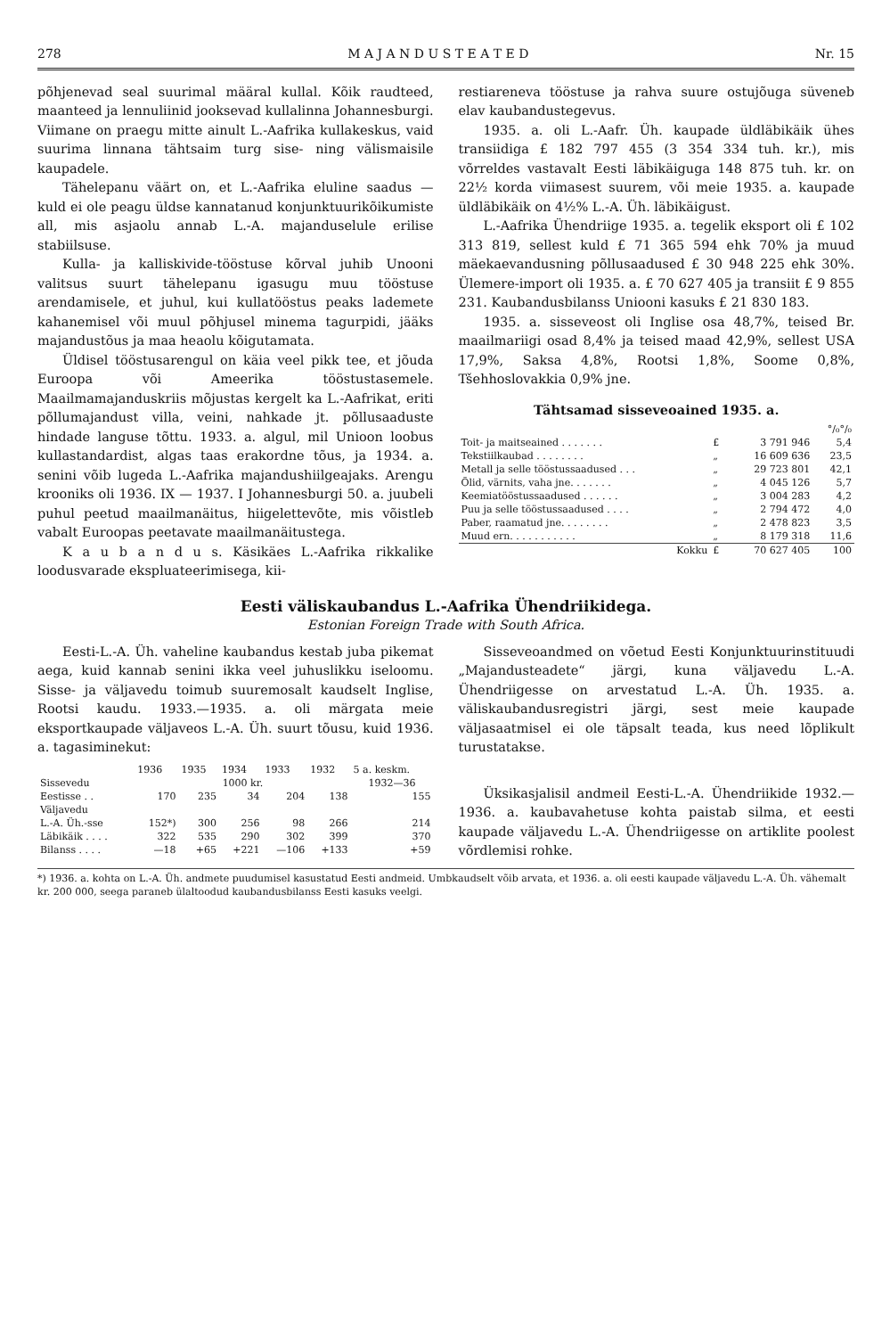278 M A J A N D U S T E A T E D Nr. 15
põhjenevad seal suurimal määral kullal. Kõik raudteed, maanteed ja lennuliinid jooksevad kullalinna Johannesburgi. Viimane on praegu mitte ainult L.-Aafrika kullakeskus, vaid suurima linnana tähtsaim turg sise- ning välismaisile kaupadele.
Tähelepanu väärt on, et L.-Aafrika eluline saadus — kuld ei ole peagu üldse kannatanud konjunktuurikõikumiste all, mis asjaolu annab L.-A. majanduselule erilise stabiilsuse.
Kulla- ja kalliskivide-tööstuse kõrval juhib Unooni valitsus suurt tähelepanu igasugu muu tööstuse arendamisele, et juhul, kui kullatööstus peaks lademete kahanemisel või muul põhjusel minema tagurpidi, jääks majandustõus ja maa heaolu kõigutamata.
Üldisel tööstusarengul on käia veel pikk tee, et jõuda Euroopa või Ameerika tööstustasemele. Maailmamajanduskriis mõjustas kergelt ka L.-Aafrikat, eriti põllumajandust villa, veini, nahkade jt. põllusaaduste hindade languse tõttu. 1933. a. algul, mil Unioon loobus kullastandardist, algas taas erakordne tõus, ja 1934. a. senini võib lugeda L.-Aafrika majandushiilgeajaks. Arengu krooniks oli 1936. IX — 1937. I Johannesburgi 50. a. juubeli puhul peetud maailmanäitus, hiigelettevõte, mis võistleb vabalt Euroopas peetavate maailmanäitustega.
K a u b a n d u s. Käsikäes L.-Aafrika rikkalike loodusvarade ekspluateerimisega, kii-
restiareneva tööstuse ja rahva suure ostujõuga süveneb elav kaubandustegevus.
1935. a. oli L.-Aafr. Üh. kaupade üldläbikäik ühes transiidiga £ 182 797 455 (3 354 334 tuh. kr.), mis võrreldes vastavalt Eesti läbikäiguga 148 875 tuh. kr. on 22½ korda viimasest suurem, või meie 1935. a. kaupade üldläbikäik on 4½% L.-A. Üh. läbikäigust.
L.-Aafrika Ühendriige 1935. a. tegelik eksport oli £ 102 313 819, sellest kuld £ 71 365 594 ehk 70% ja muud mäekaevandusning põllusaadused £ 30 948 225 ehk 30%. Ülemere-import oli 1935. a. £ 70 627 405 ja transiit £ 9 855 231. Kaubandusbilanss Uniooni kasuks £ 21 830 183.
1935. a. sisseveost oli Inglise osa 48,7%, teised Br. maailmariigi osad 8,4% ja teised maad 42,9%, sellest USA 17,9%, Saksa 4,8%, Rootsi 1,8%, Soome 0,8%, Tšehhoslovakkia 0,9% jne.
Tähtsamad sisseveoained 1935. a.
| | | | °/₀°/₀ |
| --- | --- | --- | --- |
| Toit- ja maitseained . . . . . . . | £ | 3 791 946 | 5,4 |
| Tekstiilkaubad . . . . . . . . | „ | 16 609 636 | 23,5 |
| Metall ja selle tööstussaadused . . . | „ | 29 723 801 | 42,1 |
| Õlid, värnits, vaha jne. . . . . . . | „ | 4 045 126 | 5,7 |
| Keemiatööstussaadused . . . . . . | „ | 3 004 283 | 4,2 |
| Puu ja selle tööstussaadused . . . . | „ | 2 794 472 | 4,0 |
| Paber, raamatud jne. . . . . . . . | „ | 2 478 823 | 3,5 |
| Muud ern. . . . . . . . . . . | „ | 8 179 318 | 11,6 |
| Kokku | £ | 70 627 405 | 100 |
Eesti väliskaubandus L.-Aafrika Ühendriikidega.
Estonian Foreign Trade with South Africa.
Eesti-L.-A. Üh. vaheline kaubandus kestab juba pikemat aega, kuid kannab senini ikka veel juhuslikku iseloomu. Sisse- ja väljavedu toimub suuremosalt kaudselt Inglise, Rootsi kaudu. 1933.—1935. a. oli märgata meie eksportkaupade väljaveos L.-A. Üh. suurt tõusu, kuid 1936. a. tagasiminekut:
| | 1936 | 1935 | 1934 | 1933 | 1932 | 5 a. keskm. |
| --- | --- | --- | --- | --- | --- | --- |
| Sissevedu | 1000 kr. | | | | | 1932—36 |
| Eestisse . . | 170 | 235 | 34 | 204 | 138 | 155 |
| Väljavedu | | | | | | |
| L.-A. Üh.-sse | 152*) | 300 | 256 | 98 | 266 | 214 |
| Läbikäik . . . . | 322 | 535 | 290 | 302 | 399 | 370 |
| Bilanss . . . . | —18 | +65 | +221 | —106 | +133 | +59 |
Sisseveoandmed on võetud Eesti Konjunktuurinstituudi „Majandusteadete“ järgi, kuna väljavedu L.-A. Ühendriigesse on arvestatud L.-A. Üh. 1935. a. väliskaubandusregistri järgi, sest meie kaupade väljasaatmisel ei ole täpsalt teada, kus need lõplikult turustatakse.
Üksikasjalisil andmeil Eesti-L.-A. Ühendriikide 1932.—1936. a. kaubavahetuse kohta paistab silma, et eesti kaupade väljavedu L.-A. Ühendriigesse on artiklite poolest võrdlemisi rohke.
*) 1936. a. kohta on L.-A. Üh. andmete puudumisel kasustatud Eesti andmeid. Umbkaudselt võib arvata, et 1936. a. oli eesti kaupade väljavedu L.-A. Üh. vähemalt kr. 200 000, seega paraneb ülaltoodud kaubandusbilanss Eesti kasuks veelgi.